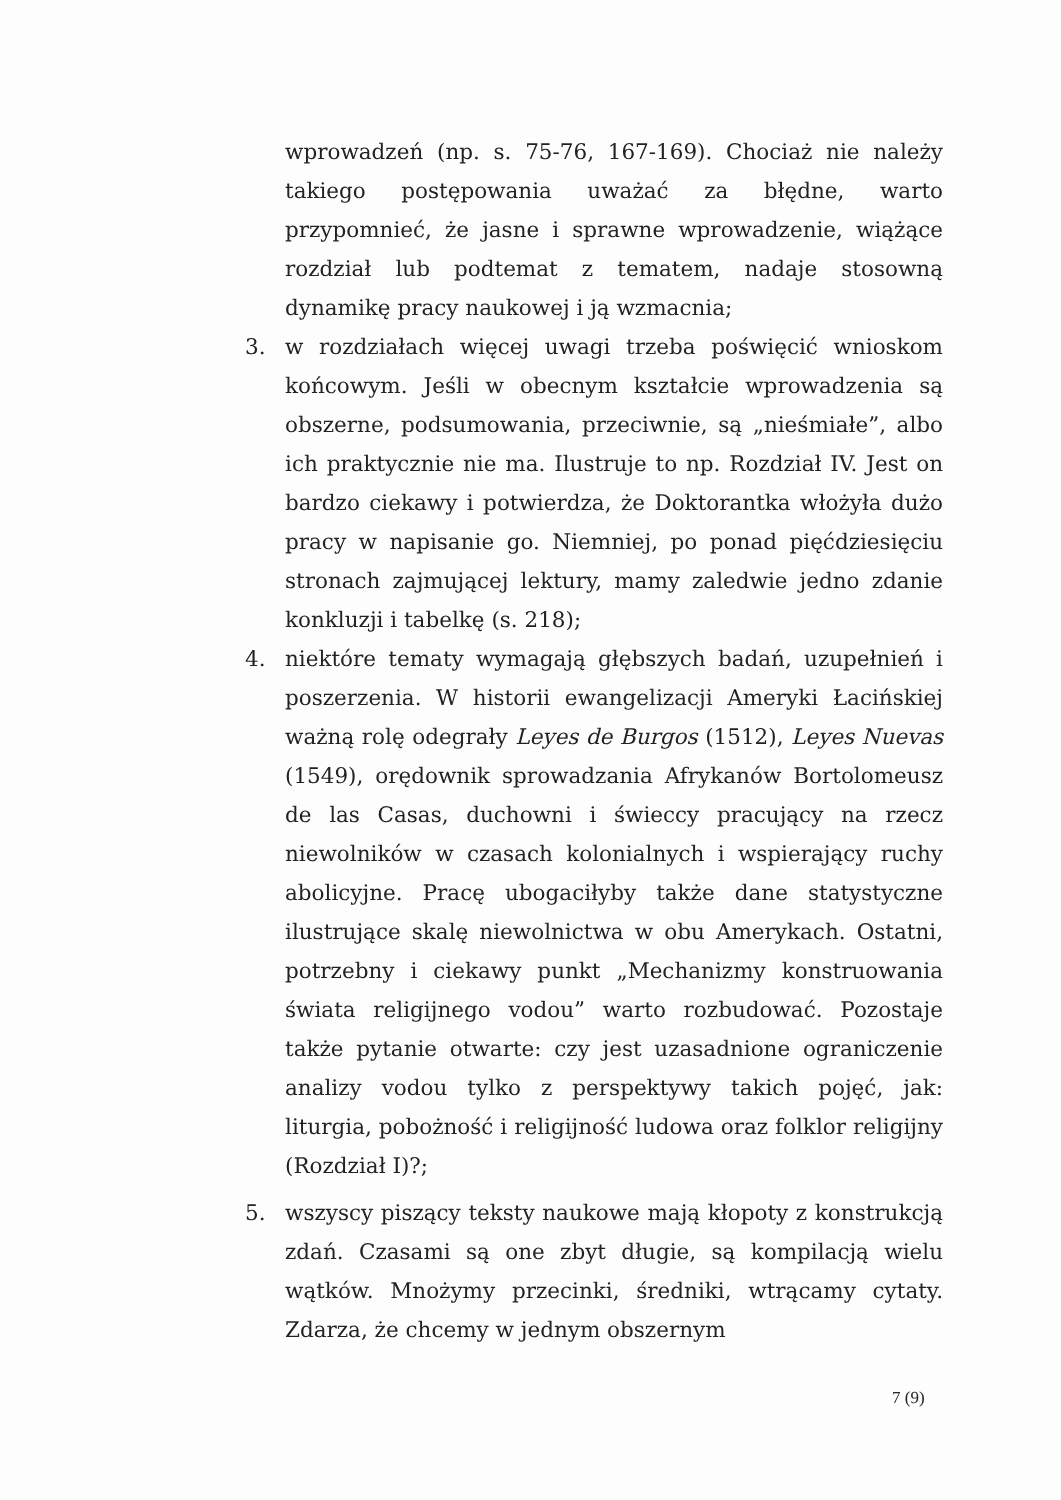wprowadzeń (np. s. 75-76, 167-169). Chociaż nie należy takiego postępowania uważać za błędne, warto przypomnieć, że jasne i sprawne wprowadzenie, wiążące rozdział lub podtemat z tematem, nadaje stosowną dynamikę pracy naukowej i ją wzmacnia;
3. w rozdziałach więcej uwagi trzeba poświęcić wnioskom końcowym. Jeśli w obecnym kształcie wprowadzenia są obszerne, podsumowania, przeciwnie, są „nieśmiałe”, albo ich praktycznie nie ma. Ilustruje to np. Rozdział IV. Jest on bardzo ciekawy i potwierdza, że Doktorantka włożyła dużo pracy w napisanie go. Niemniej, po ponad pięćdziesięciu stronach zajmującej lektury, mamy zaledwie jedno zdanie konkluzji i tabelkę (s. 218);
4. niektóre tematy wymagają głębszych badań, uzupełnień i poszerzenia. W historii ewangelizacji Ameryki Łacińskiej ważną rolę odegrały Leyes de Burgos (1512), Leyes Nuevas (1549), orędownik sprowadzania Afrykanów Bortolomeusz de las Casas, duchowni i świeccy pracujący na rzecz niewolników w czasach kolonialnych i wspierający ruchy abolicyjne. Pracę ubogaciłyby także dane statystyczne ilustrujące skalę niewolnictwa w obu Amerykach. Ostatni, potrzebny i ciekawy punkt „Mechanizmy konstruowania świata religijnego vodou” warto rozbudować. Pozostaje także pytanie otwarte: czy jest uzasadnione ograniczenie analizy vodou tylko z perspektywy takich pojęć, jak: liturgia, pobożność i religijność ludowa oraz folklor religijny (Rozdział I)?;
5. wszyscy piszący teksty naukowe mają kłopoty z konstrukcją zdań. Czasami są one zbyt długie, są kompilacją wielu wątków. Mnożymy przecinki, średniki, wtrącamy cytaty. Zdarza, że chcemy w jednym obszernym
7 (9)